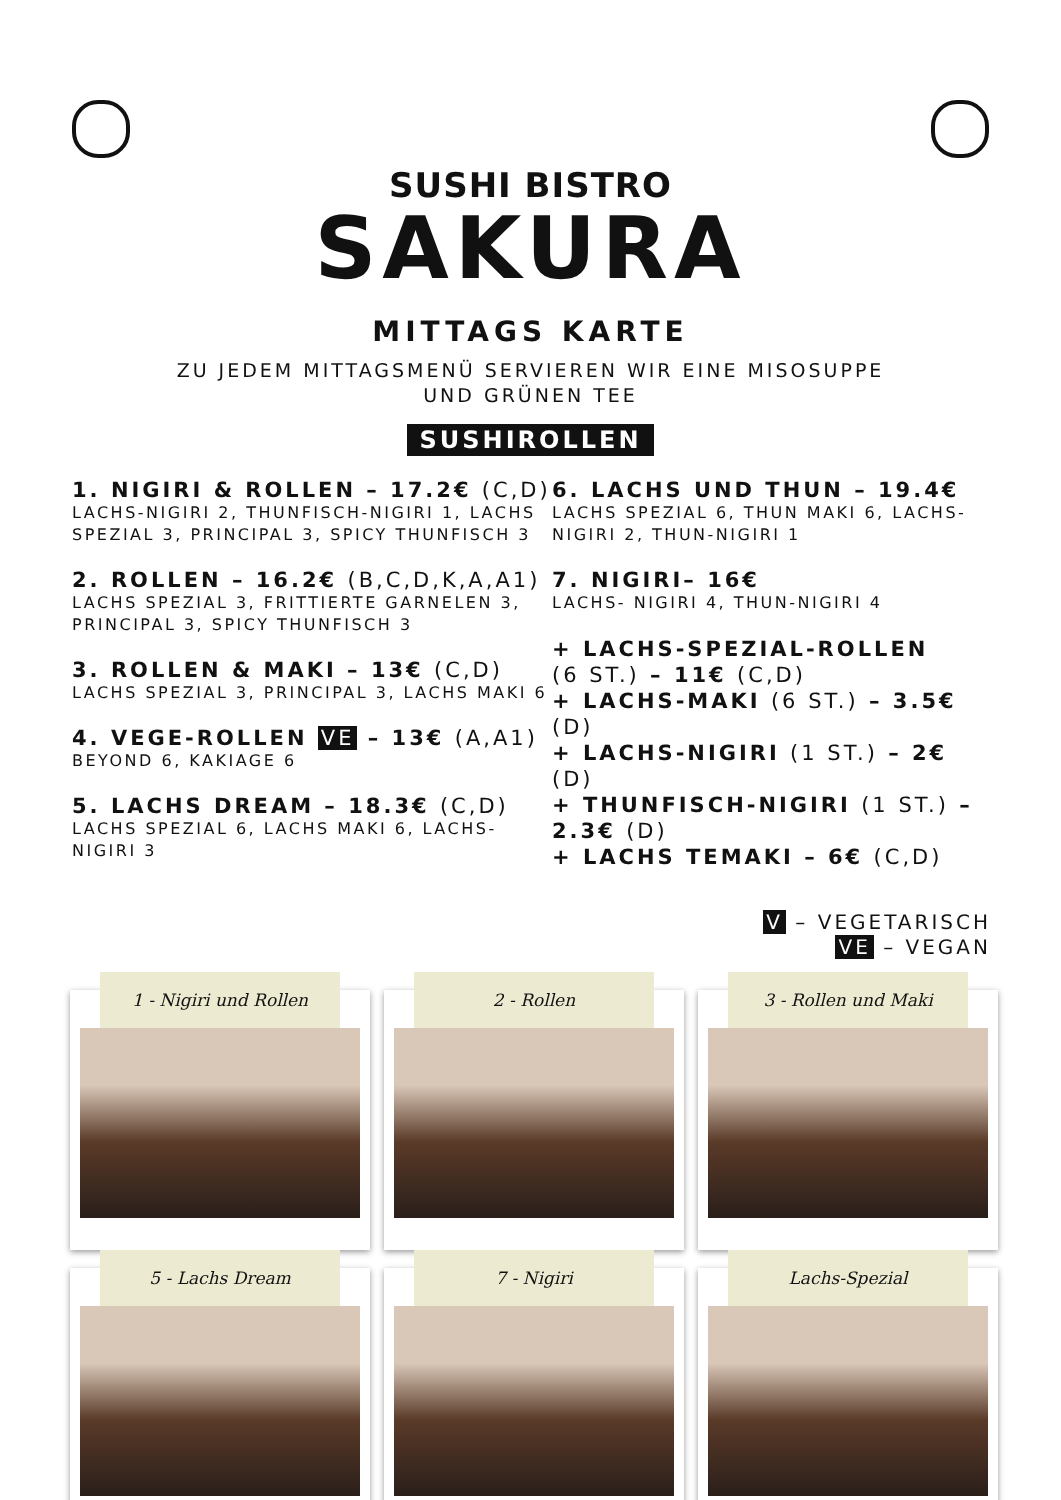SUSHI BISTRO
SAKURA
MITTAGS KARTE
ZU JEDEM MITTAGSMENÜ SERVIEREN WIR EINE MISOSUPPE
UND GRÜNEN TEE
SUSHIROLLEN
1. NIGIRI & ROLLEN – 17.2€ (C,D)
LACHS-NIGIRI 2, THUNFISCH-NIGIRI 1, LACHS SPEZIAL 3, PRINCIPAL 3, SPICY THUNFISCH 3
2. ROLLEN – 16.2€ (B,C,D,K,A,A1)
LACHS SPEZIAL 3, FRITTIERTE GARNELEN 3, PRINCIPAL 3, SPICY THUNFISCH 3
3. ROLLEN & MAKI – 13€ (C,D)
LACHS SPEZIAL 3, PRINCIPAL 3, LACHS MAKI 6
4. VEGE-ROLLEN VE – 13€ (A,A1)
BEYOND 6, KAKIAGE 6
5. LACHS DREAM – 18.3€ (C,D)
LACHS SPEZIAL 6, LACHS MAKI 6, LACHS-NIGIRI 3
6. LACHS UND THUN – 19.4€
LACHS SPEZIAL 6, THUN MAKI 6, LACHS-NIGIRI 2, THUN-NIGIRI 1
7. NIGIRI– 16€
LACHS- NIGIRI 4, THUN-NIGIRI 4
+ LACHS-SPEZIAL-ROLLEN
(6 ST.) – 11€ (C,D)
+ LACHS-MAKI (6 ST.) – 3.5€ (D)
+ LACHS-NIGIRI (1 ST.) – 2€ (D)
+ THUNFISCH-NIGIRI (1 ST.) – 2.3€ (D)
+ LACHS TEMAKI – 6€ (C,D)
V – VEGETARISCH
VE – VEGAN
1 - Nigiri und Rollen
2 - Rollen
3 - Rollen und Maki
5 - Lachs Dream
7 - Nigiri
Lachs-Spezial